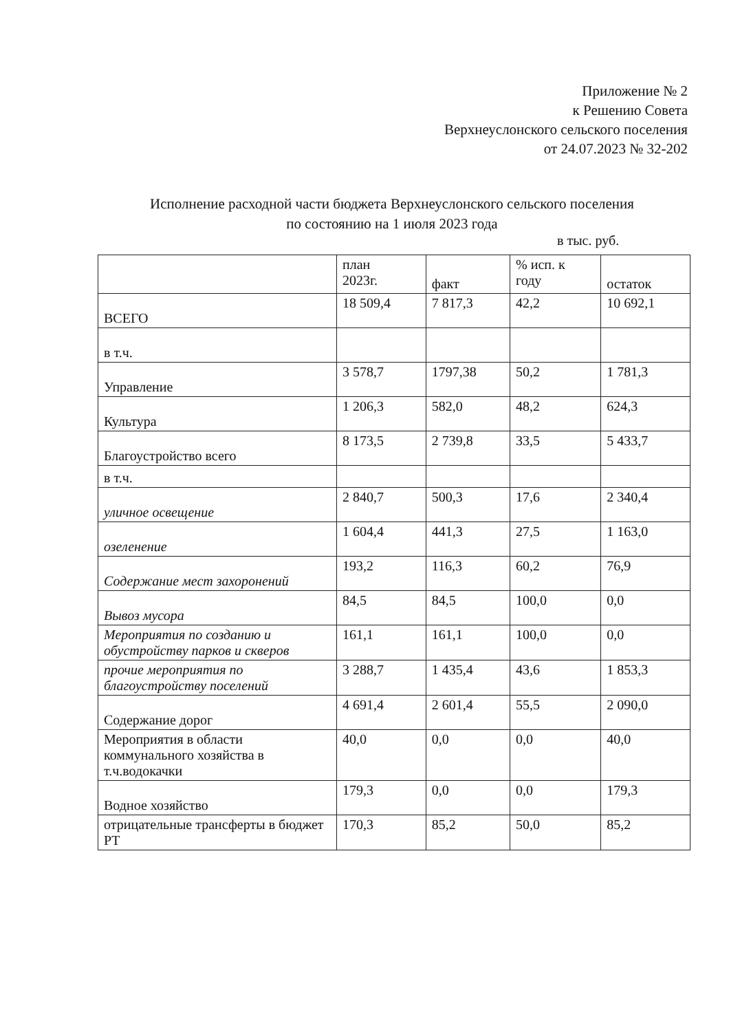Приложение № 2
к Решению Совета
Верхнеуслонского сельского поселения
от 24.07.2023 № 32-202
Исполнение расходной части бюджета Верхнеуслонского сельского поселения
по состоянию на 1 июля 2023 года
в тыс. руб.
| | план 2023г. | факт | % исп. к году | остаток |
| --- | --- | --- | --- | --- |
| ВСЕГО | 18 509,4 | 7 817,3 | 42,2 | 10 692,1 |
| в т.ч. | | | | |
| Управление | 3 578,7 | 1797,38 | 50,2 | 1 781,3 |
| Культура | 1 206,3 | 582,0 | 48,2 | 624,3 |
| Благоустройство всего | 8 173,5 | 2 739,8 | 33,5 | 5 433,7 |
| в т.ч. | | | | |
| уличное освещение | 2 840,7 | 500,3 | 17,6 | 2 340,4 |
| озеленение | 1 604,4 | 441,3 | 27,5 | 1 163,0 |
| Содержание мест захоронений | 193,2 | 116,3 | 60,2 | 76,9 |
| Вывоз мусора | 84,5 | 84,5 | 100,0 | 0,0 |
| Мероприятия по созданию и обустройству парков и скверов | 161,1 | 161,1 | 100,0 | 0,0 |
| прочие мероприятия по благоустройству поселений | 3 288,7 | 1 435,4 | 43,6 | 1 853,3 |
| Содержание дорог | 4 691,4 | 2 601,4 | 55,5 | 2 090,0 |
| Мероприятия в области коммунального хозяйства в т.ч.водокачки | 40,0 | 0,0 | 0,0 | 40,0 |
| Водное хозяйство | 179,3 | 0,0 | 0,0 | 179,3 |
| отрицательные трансферты в бюджет РТ | 170,3 | 85,2 | 50,0 | 85,2 |